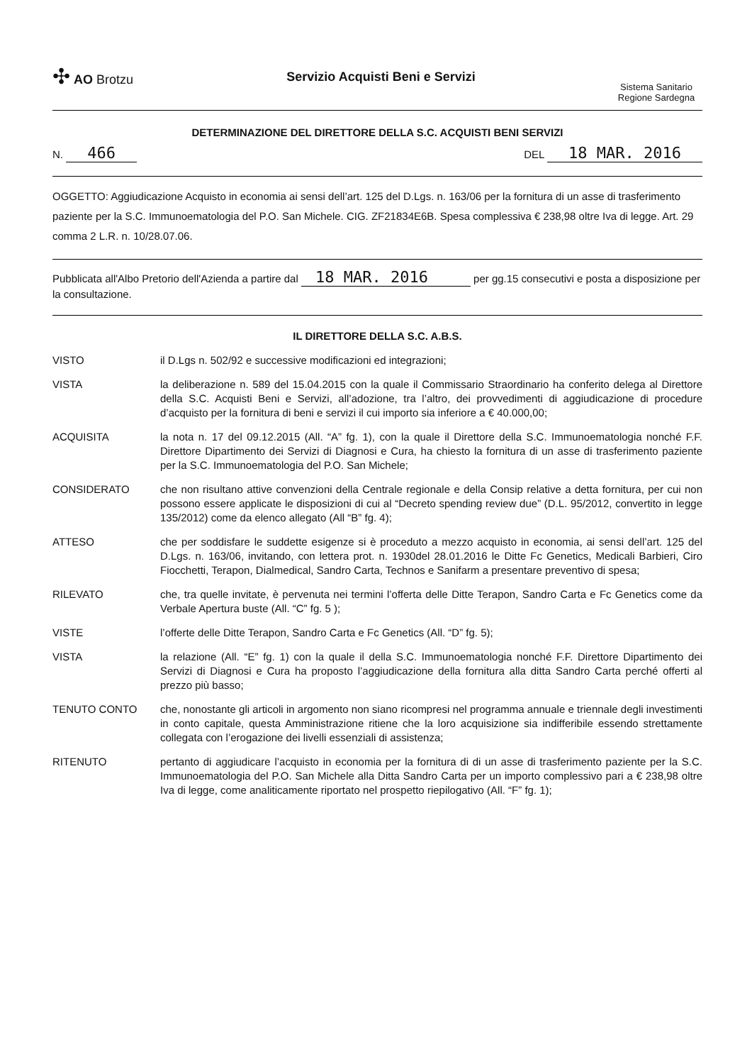✣ AO Brotzu
Servizio Acquisti Beni e Servizi
Sistema Sanitario
Regione Sardegna
DETERMINAZIONE DEL DIRETTORE DELLA S.C. ACQUISTI BENI SERVIZI
N. 466
DEL 18 MAR. 2016
OGGETTO: Aggiudicazione Acquisto in economia ai sensi dell’art. 125 del D.Lgs. n. 163/06 per la fornitura di un asse di trasferimento paziente per la S.C. Immunoematologia del P.O. San Michele. CIG. ZF21834E6B. Spesa complessiva € 238,98 oltre Iva di legge. Art. 29 comma 2 L.R. n. 10/28.07.06.
Pubblicata all'Albo Pretorio dell'Azienda a partire dal 18 MAR. 2016 per gg.15 consecutivi e posta a disposizione per la consultazione.
IL DIRETTORE DELLA S.C. A.B.S.
VISTO il D.Lgs n. 502/92 e successive modificazioni ed integrazioni;
VISTA la deliberazione n. 589 del 15.04.2015 con la quale il Commissario Straordinario ha conferito delega al Direttore della S.C. Acquisti Beni e Servizi, all’adozione, tra l’altro, dei provvedimenti di aggiudicazione di procedure d’acquisto per la fornitura di beni e servizi il cui importo sia inferiore a € 40.000,00;
ACQUISITA la nota n. 17 del 09.12.2015 (All. “A” fg. 1), con la quale il Direttore della S.C. Immunoematologia nonché F.F. Direttore Dipartimento dei Servizi di Diagnosi e Cura, ha chiesto la fornitura di un asse di trasferimento paziente per la S.C. Immunoematologia del P.O. San Michele;
CONSIDERATO che non risultano attive convenzioni della Centrale regionale e della Consip relative a detta fornitura, per cui non possono essere applicate le disposizioni di cui al “Decreto spending review due” (D.L. 95/2012, convertito in legge 135/2012) come da elenco allegato (All “B” fg. 4);
ATTESO che per soddisfare le suddette esigenze si è proceduto a mezzo acquisto in economia, ai sensi dell’art. 125 del D.Lgs. n. 163/06, invitando, con lettera prot. n. 1930del 28.01.2016 le Ditte Fc Genetics, Medicali Barbieri, Ciro Fiocchetti, Terapon, Dialmedical, Sandro Carta, Technos e Sanifarm a presentare preventivo di spesa;
RILEVATO che, tra quelle invitate, è pervenuta nei termini l’offerta delle Ditte Terapon, Sandro Carta e Fc Genetics come da Verbale Apertura buste (All. “C” fg. 5 );
VISTE l’offerte delle Ditte Terapon, Sandro Carta e Fc Genetics (All. “D” fg. 5);
VISTA la relazione (All. “E” fg. 1) con la quale il della S.C. Immunoematologia nonché F.F. Direttore Dipartimento dei Servizi di Diagnosi e Cura ha proposto l’aggiudicazione della fornitura alla ditta Sandro Carta perché offerti al prezzo più basso;
TENUTO CONTO che, nonostante gli articoli in argomento non siano ricompresi nel programma annuale e triennale degli investimenti in conto capitale, questa Amministrazione ritiene che la loro acquisizione sia indifferibile essendo strettamente collegata con l’erogazione dei livelli essenziali di assistenza;
RITENUTO pertanto di aggiudicare l’acquisto in economia per la fornitura di di un asse di trasferimento paziente per la S.C. Immunoematologia del P.O. San Michele alla Ditta Sandro Carta per un importo complessivo pari a € 238,98 oltre Iva di legge, come analiticamente riportato nel prospetto riepilogativo (All. “F” fg. 1);